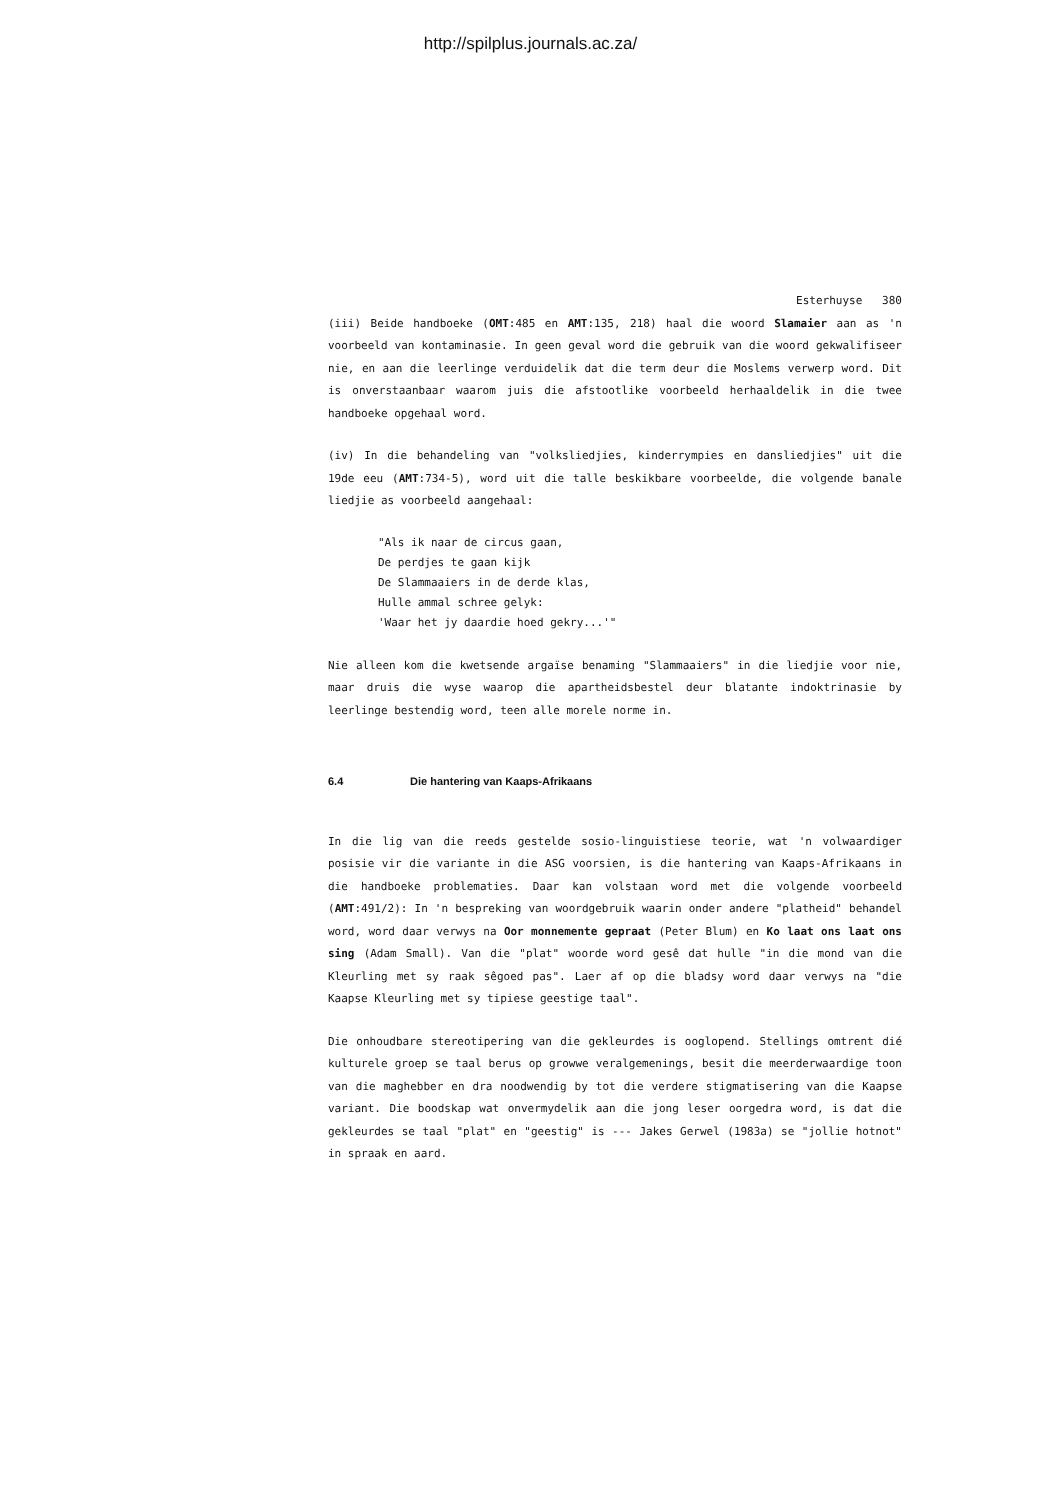http://spilplus.journals.ac.za/
Esterhuyse 380
(iii) Beide handboeke (OMT:485 en AMT:135, 218) haal die woord Slamaier aan as 'n voorbeeld van kontaminasie. In geen geval word die gebruik van die woord gekwalifiseer nie, en aan die leerlinge verduidelik dat die term deur die Moslems verwerp word. Dit is onverstaanbaar waarom juis die afstootlike voorbeeld herhaaldelik in die twee handboeke opgehaal word.
(iv) In die behandeling van "volksliedjies, kinderrympies en dansliedjies" uit die 19de eeu (AMT:734-5), word uit die talle beskikbare voorbeelde, die volgende banale liedjie as voorbeeld aangehaal:
"Als ik naar de circus gaan,
De perdjes te gaan kijk
De Slammaaiers in de derde klas,
Hulle ammal schree gelyk:
'Waar het jy daardie hoed gekry...'"
Nie alleen kom die kwetsende argaïse benaming "Slammaaiers" in die liedjie voor nie, maar druis die wyse waarop die apartheidsbestel deur blatante indoktrinasie by leerlinge bestendig word, teen alle morele norme in.
6.4 Die hantering van Kaaps-Afrikaans
In die lig van die reeds gestelde sosio-linguistiese teorie, wat 'n volwaardiger posisie vir die variante in die ASG voorsien, is die hantering van Kaaps-Afrikaans in die handboeke problematies. Daar kan volstaan word met die volgende voorbeeld (AMT:491/2): In 'n bespreking van woordgebruik waarin onder andere "platheid" behandel word, word daar verwys na Oor monnemente gepraat (Peter Blum) en Ko laat ons laat ons sing (Adam Small). Van die "plat" woorde word gesê dat hulle "in die mond van die Kleurling met sy raak sêgoed pas". Laer af op die bladsy word daar verwys na "die Kaapse Kleurling met sy tipiese geestige taal".
Die onhoudbare stereotipering van die gekleurdes is ooglopend. Stellings omtrent dié kulturele groep se taal berus op growwe veralgemenings, besit die meerderwaardige toon van die maghebber en dra noodwendig by tot die verdere stigmatisering van die Kaapse variant. Die boodskap wat onvermydelik aan die jong leser oorgedra word, is dat die gekleurdes se taal "plat" en "geestig" is --- Jakes Gerwel (1983a) se "jollie hotnot" in spraak en aard.